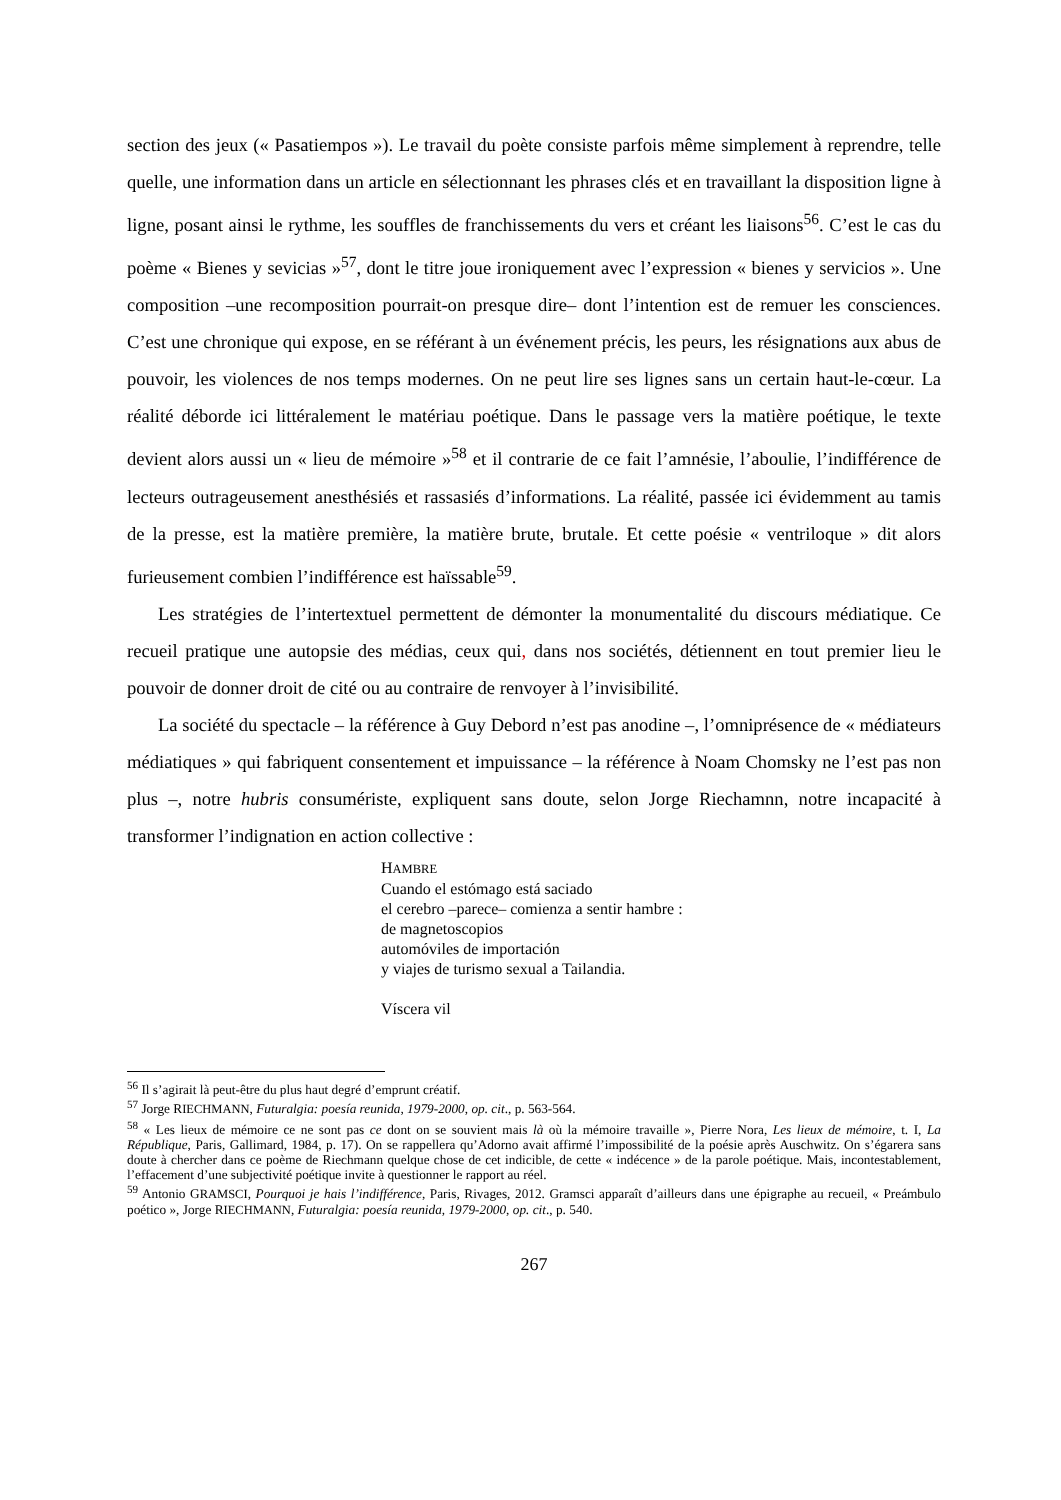section des jeux (« Pasatiempos »). Le travail du poète consiste parfois même simplement à reprendre, telle quelle, une information dans un article en sélectionnant les phrases clés et en travaillant la disposition ligne à ligne, posant ainsi le rythme, les souffles de franchissements du vers et créant les liaisons<sup>56</sup>. C’est le cas du poème « Bienes y sevicias »<sup>57</sup>, dont le titre joue ironiquement avec l’expression « bienes y servicios ». Une composition –une recomposition pourrait-on presque dire– dont l’intention est de remuer les consciences. C’est une chronique qui expose, en se référant à un événement précis, les peurs, les résignations aux abus de pouvoir, les violences de nos temps modernes. On ne peut lire ses lignes sans un certain haut-le-cœur. La réalité déborde ici littéralement le matériau poétique. Dans le passage vers la matière poétique, le texte devient alors aussi un « lieu de mémoire »<sup>58</sup> et il contrarie de ce fait l’amnésie, l’aboulie, l’indifférence de lecteurs outrageusement anesthésiés et rassasiés d’informations. La réalité, passée ici évidemment au tamis de la presse, est la matière première, la matière brute, brutale. Et cette poésie « ventriloque » dit alors furieusement combien l’indifférence est haïssable<sup>59</sup>.
Les stratégies de l’intertextuel permettent de démonter la monumentalité du discours médiatique. Ce recueil pratique une autopsie des médias, ceux qui, dans nos sociétés, détiennent en tout premier lieu le pouvoir de donner droit de cité ou au contraire de renvoyer à l’invisibilité.
La société du spectacle – la référence à Guy Debord n’est pas anodine –, l’omniprésence de « médiateurs médiatiques » qui fabriquent consentement et impuissance – la référence à Noam Chomsky ne l’est pas non plus –, notre hubris consumériste, expliquent sans doute, selon Jorge Riechamnn, notre incapacité à transformer l’indignation en action collective :
HAMBRE
Cuando el estómago está saciado
el cerebro –parece– comienza a sentir hambre :
de magnetoscopios
automóviles de importación
y viajes de turismo sexual a Tailandia.
Víscera vil
<sup>56</sup> Il s’agirait là peut-être du plus haut degré d’emprunt créatif.
<sup>57</sup> Jorge RIECHMANN, Futuralgia: poesía reunida, 1979-2000, op. cit., p. 563-564.
<sup>58</sup> « Les lieux de mémoire ce ne sont pas ce dont on se souvient mais là où la mémoire travaille », Pierre Nora, Les lieux de mémoire, t. I, La République, Paris, Gallimard, 1984, p. 17). On se rappellera qu’Adorno avait affirmé l’impossibilité de la poésie après Auschwitz. On s’égarera sans doute à chercher dans ce poème de Riechmann quelque chose de cet indicible, de cette « indécence » de la parole poétique. Mais, incontestablement, l’effacement d’une subjectivité poétique invite à questionner le rapport au réel.
<sup>59</sup> Antonio GRAMSCI, Pourquoi je hais l’indifférence, Paris, Rivages, 2012. Gramsci apparaît d’ailleurs dans une épigraphe au recueil, « Preámbulo poético », Jorge RIECHMANN, Futuralgia: poesía reunida, 1979-2000, op. cit., p. 540.
267